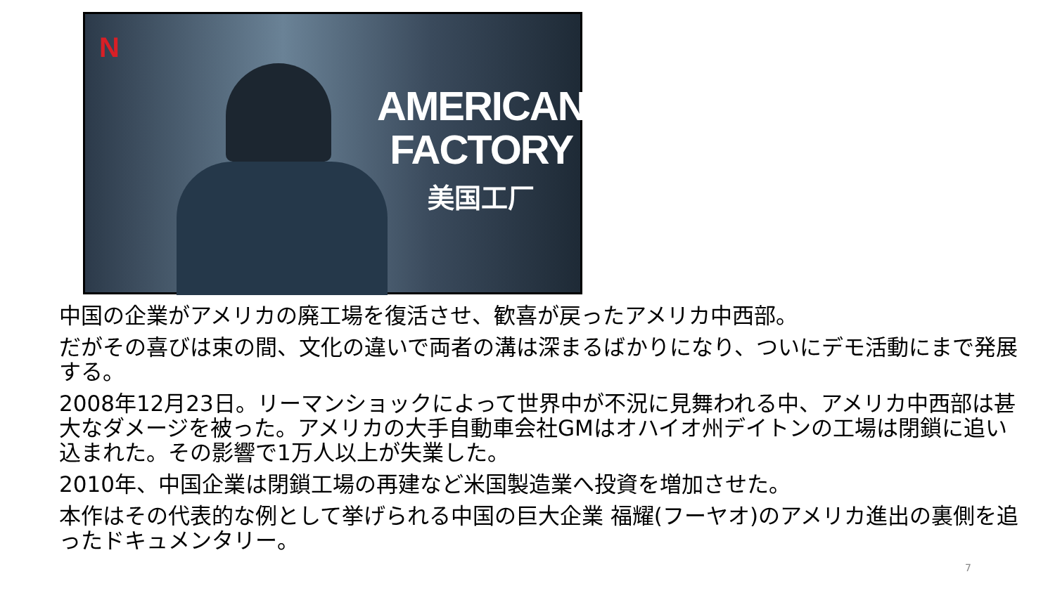N
AMERICAN
FACTORY
美国工厂
中国の企業がアメリカの廃工場を復活させ、歓喜が戻ったアメリカ中西部。
だがその喜びは束の間、文化の違いで両者の溝は深まるばかりになり、ついにデモ活動にまで発展する。
2008年12月23日。リーマンショックによって世界中が不況に見舞われる中、アメリカ中西部は甚大なダメージを被った。アメリカの大手自動車会社GMはオハイオ州デイトンの工場は閉鎖に追い込まれた。その影響で1万人以上が失業した。
2010年、中国企業は閉鎖工場の再建など米国製造業へ投資を増加させた。
本作はその代表的な例として挙げられる中国の巨大企業 福耀(フーヤオ)のアメリカ進出の裏側を追ったドキュメンタリー。
7